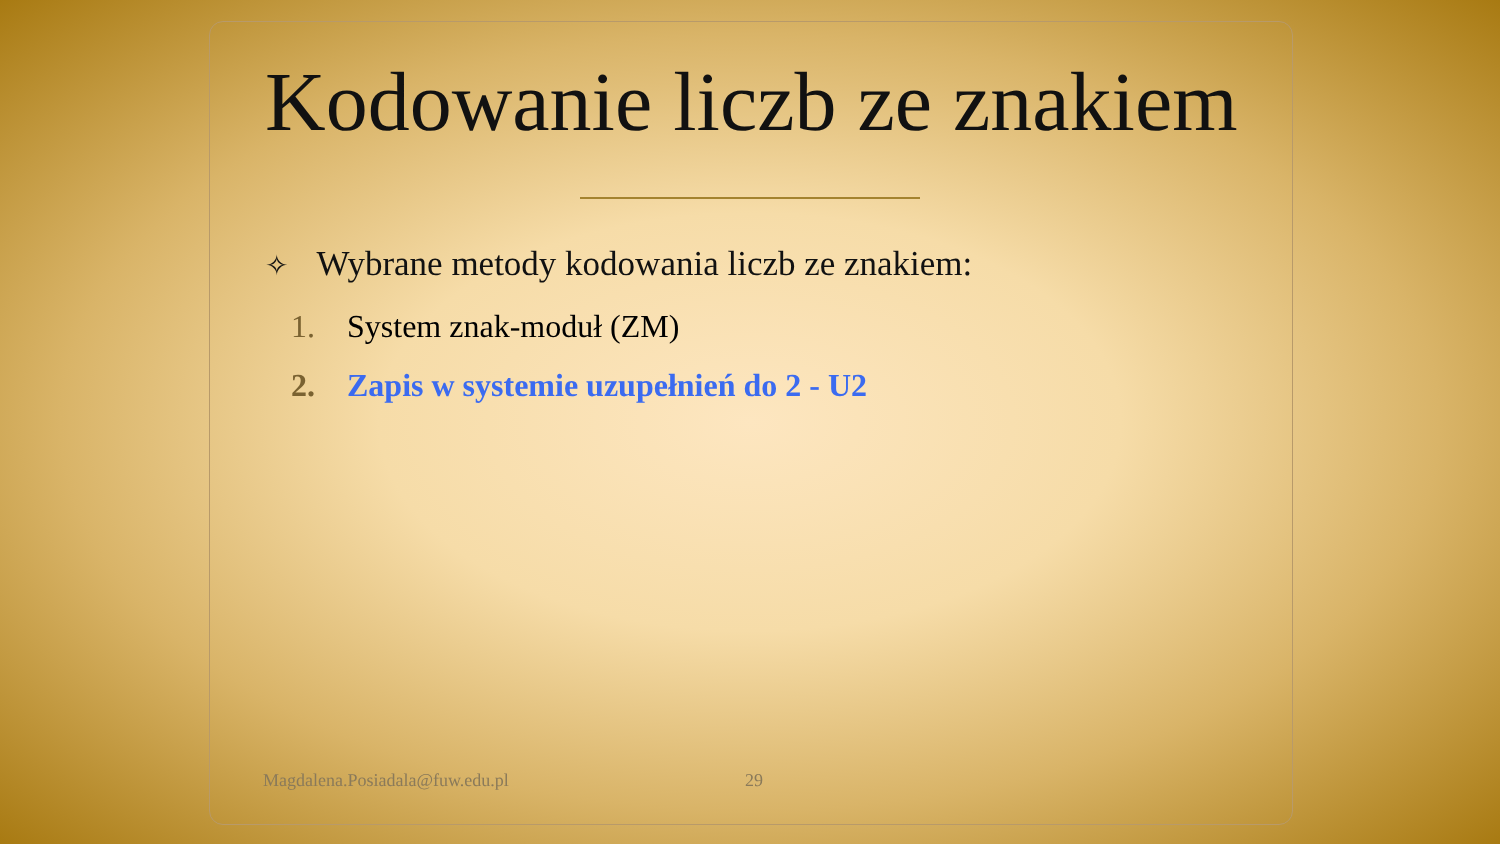Kodowanie liczb ze znakiem
✧ Wybrane metody kodowania liczb ze znakiem:
1. System znak-moduł (ZM)
2. Zapis w systemie uzupełnień do 2 - U2
Magdalena.Posiadala@fuw.edu.pl 29